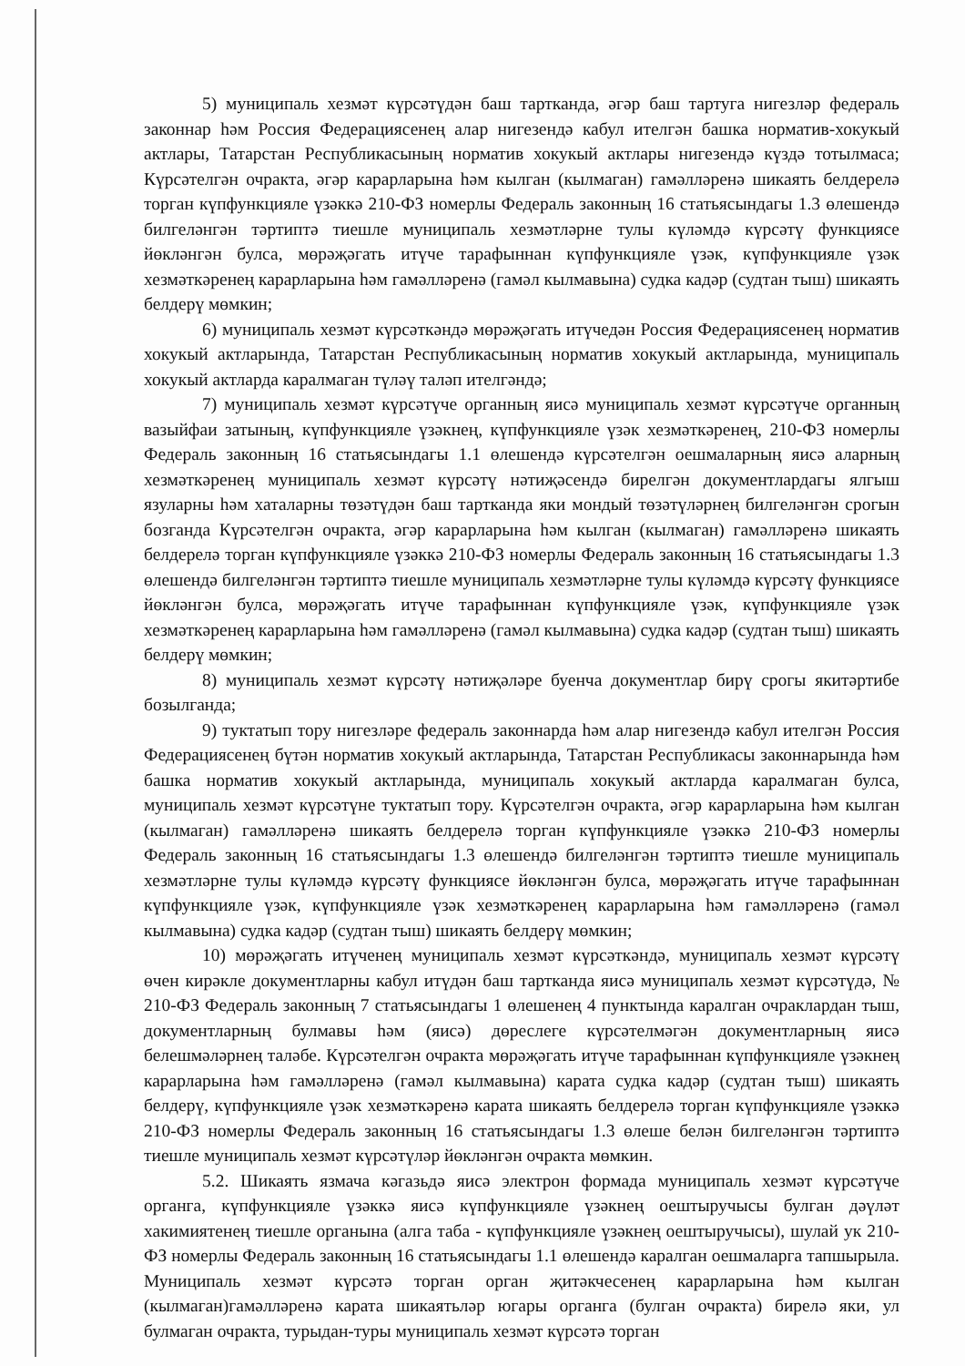5) муниципаль хезмәт күрсәтүдән баш тартканда, әгәр баш тартуга нигезләр федераль законнар һәм Россия Федерациясенең алар нигезендә кабул ителгән башка норматив-хокукый актлары, Татарстан Республикасының норматив хокукый актлары нигезендә күздә тотылмаса; Күрсәтелгән очракта, әгәр карарларына һәм кылган (кылмаган) гамәлләренә шикаять белдерелә торган күпфункцияле үзәккә 210-ФЗ номерлы Федераль законның 16 статьясындагы 1.3 өлешендә билгеләнгән тәртиптә тиешле муниципаль хезмәтләрне тулы күләмдә күрсәтү функциясе йөкләнгән булса, мөрәҗәгать итүче тарафыннан күпфункцияле үзәк, күпфункцияле үзәк хезмәткәренең карарларына һәм гамәлләренә (гамәл кылмавына) судка кадәр (судтан тыш) шикаять белдерү мөмкин;
6) муниципаль хезмәт күрсәткәндә мөрәҗәгать итүчедән Россия Федерациясенең норматив хокукый актларында, Татарстан Республикасының норматив хокукый актларында, муниципаль хокукый актларда каралмаган түләү таләп ителгәндә;
7) муниципаль хезмәт күрсәтүче органның яисә муниципаль хезмәт күрсәтүче органның вазыйфаи затының, күпфункцияле үзәкнең, күпфункцияле үзәк хезмәткәренең, 210-ФЗ номерлы Федераль законның 16 статьясындагы 1.1 өлешендә күрсәтелгән оешмаларның яисә аларның хезмәткәренең муниципаль хезмәт күрсәтү нәтиҗәсендә бирелгән документлардагы ялгыш язуларны һәм хаталарны төзәтүдән баш тартканда яки мондый төзәтүләрнең билгеләнгән срогын бозганда Күрсәтелгән очракта, әгәр карарларына һәм кылган (кылмаган) гамәлләренә шикаять белдерелә торган күпфункцияле үзәккә 210-ФЗ номерлы Федераль законның 16 статьясындагы 1.3 өлешендә билгеләнгән тәртиптә тиешле муниципаль хезмәтләрне тулы күләмдә күрсәтү функциясе йөкләнгән булса, мөрәҗәгать итүче тарафыннан күпфункцияле үзәк, күпфункцияле үзәк хезмәткәренең карарларына һәм гамәлләренә (гамәл кылмавына) судка кадәр (судтан тыш) шикаять белдерү мөмкин;
8) муниципаль хезмәт күрсәтү нәтиҗәләре буенча документлар бирү срогы якитәртибе бозылганда;
9) туктатып тору нигезләре федераль законнарда һәм алар нигезендә кабул ителгән Россия Федерациясенең бүтән норматив хокукый актларында, Татарстан Республикасы законнарында һәм башка норматив хокукый актларында, муниципаль хокукый актларда каралмаган булса, муниципаль хезмәт күрсәтүне туктатып тору. Күрсәтелгән очракта, әгәр карарларына һәм кылган (кылмаган) гамәлләренә шикаять белдерелә торган күпфункцияле үзәккә 210-ФЗ номерлы Федераль законның 16 статьясындагы 1.3 өлешендә билгеләнгән тәртиптә тиешле муниципаль хезмәтләрне тулы күләмдә күрсәтү функциясе йөкләнгән булса, мөрәҗәгать итүче тарафыннан күпфункцияле үзәк, күпфункцияле үзәк хезмәткәренең карарларына һәм гамәлләренә (гамәл кылмавына) судка кадәр (судтан тыш) шикаять белдерү мөмкин;
10) мөрәҗәгать итүченең муниципаль хезмәт күрсәткәндә, муниципаль хезмәт күрсәтү өчен кирәкле документларны кабул итүдән баш тартканда яисә муниципаль хезмәт күрсәтүдә, № 210-ФЗ Федераль законның 7 статьясындагы 1 өлешенең 4 пунктында каралган очраклардан тыш, документларның булмавы һәм (яисә) дөреслеге күрсәтелмәгән документларның яисә белешмәләрнең таләбе. Күрсәтелгән очракта мөрәҗәгать итүче тарафыннан күпфункцияле үзәкнең карарларына һәм гамәлләренә (гамәл кылмавына) карата судка кадәр (судтан тыш) шикаять белдерү, күпфункцияле үзәк хезмәткәренә карата шикаять белдерелә торган күпфункцияле үзәккә 210-ФЗ номерлы Федераль законның 16 статьясындагы 1.3 өлеше белән билгеләнгән тәртиптә тиешле муниципаль хезмәт күрсәтүләр йөкләнгән очракта мөмкин.
5.2. Шикаять язмача кәгазьдә яисә электрон формада муниципаль хезмәт күрсәтүче органга, күпфункцияле үзәккә яисә күпфункцияле үзәкнең оештыручысы булган дәүләт хакимиятенең тиешле органына (алга таба - күпфункцияле үзәкнең оештыручысы), шулай ук 210-ФЗ номерлы Федераль законның 16 статьясындагы 1.1 өлешендә каралган оешмаларга тапшырыла. Муниципаль хезмәт күрсәтә торган орган җитәкчесенең карарларына һәм кылган (кылмаган)гамәлләренә карата шикаятьләр югары органга (булган очракта) бирелә яки, ул булмаган очракта, турыдан-туры муниципаль хезмәт күрсәтә торган